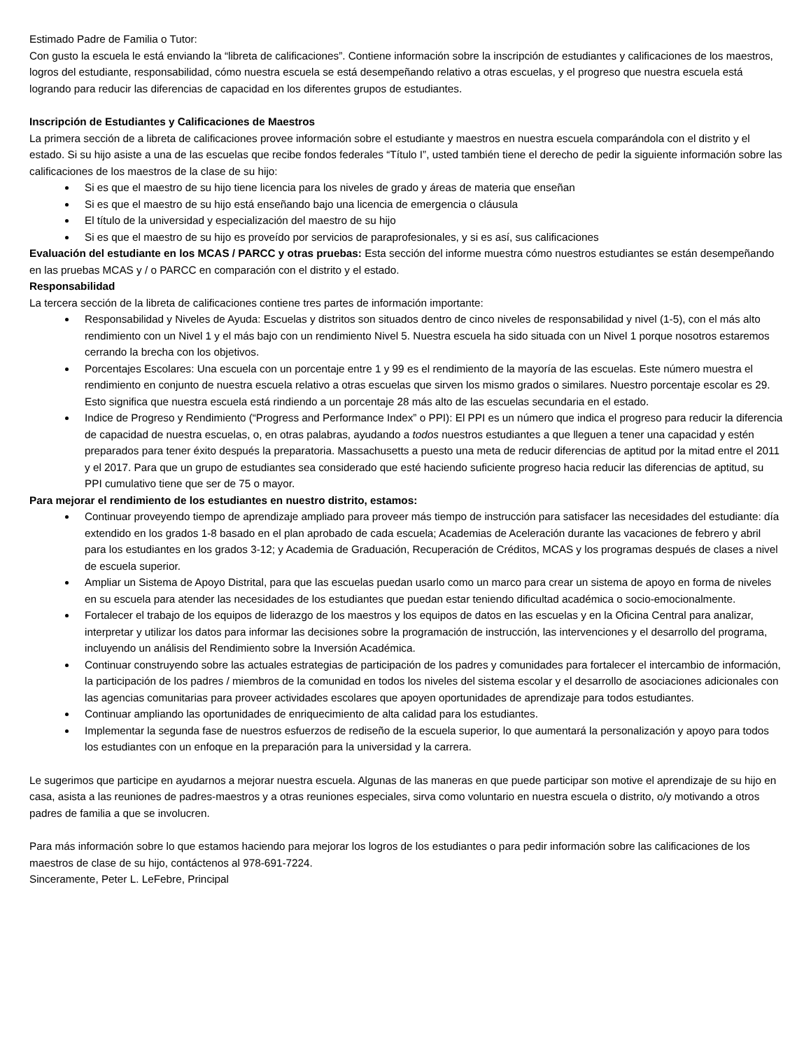Estimado Padre de Familia o Tutor:
Con gusto la escuela le está enviando la “libreta de calificaciones”. Contiene información sobre la inscripción de estudiantes y calificaciones de los maestros, logros del estudiante, responsabilidad, cómo nuestra escuela se está desempeñando relativo a otras escuelas, y el progreso que nuestra escuela está logrando para reducir las diferencias de capacidad en los diferentes grupos de estudiantes.
Inscripción de Estudiantes y Calificaciones de Maestros
La primera sección de a libreta de calificaciones provee información sobre el estudiante y maestros en nuestra escuela comparándola con el distrito y el estado. Si su hijo asiste a una de las escuelas que recibe fondos federales “Título I”, usted también tiene el derecho de pedir la siguiente información sobre las calificaciones de los maestros de la clase de su hijo:
Si es que el maestro de su hijo tiene licencia para los niveles de grado y áreas de materia que enseñan
Si es que el maestro de su hijo está enseñando bajo una licencia de emergencia o cláusula
El título de la universidad y especialización del maestro de su hijo
Si es que el maestro de su hijo es proveído por servicios de paraprofesionales, y si es así, sus calificaciones
Evaluación del estudiante en los MCAS / PARCC y otras pruebas: Esta sección del informe muestra cómo nuestros estudiantes se están desempeñando en las pruebas MCAS y / o PARCC en comparación con el distrito y el estado.
Responsabilidad
La tercera sección de la libreta de calificaciones contiene tres partes de información importante:
Responsabilidad y Niveles de Ayuda: Escuelas y distritos son situados dentro de cinco niveles de responsabilidad y nivel (1-5), con el más alto rendimiento con un Nivel 1 y el más bajo con un rendimiento Nivel 5. Nuestra escuela ha sido situada con un Nivel 1 porque nosotros estaremos cerrando la brecha con los objetivos.
Porcentajes Escolares: Una escuela con un porcentaje entre 1 y 99 es el rendimiento de la mayoría de las escuelas. Este número muestra el rendimiento en conjunto de nuestra escuela relativo a otras escuelas que sirven los mismo grados o similares. Nuestro porcentaje escolar es 29. Esto significa que nuestra escuela está rindiendo a un porcentaje 28 más alto de las escuelas secundaria en el estado.
Indice de Progreso y Rendimiento (“Progress and Performance Index” o PPI): El PPI es un número que indica el progreso para reducir la diferencia de capacidad de nuestra escuelas, o, en otras palabras, ayudando a todos nuestros estudiantes a que lleguen a tener una capacidad y estén preparados para tener éxito después la preparatoria. Massachusetts a puesto una meta de reducir diferencias de aptitud por la mitad entre el 2011 y el 2017. Para que un grupo de estudiantes sea considerado que esté haciendo suficiente progreso hacia reducir las diferencias de aptitud, su PPI cumulativo tiene que ser de 75 o mayor.
Para mejorar el rendimiento de los estudiantes en nuestro distrito, estamos:
Continuar proveyendo tiempo de aprendizaje ampliado para proveer más tiempo de instrucción para satisfacer las necesidades del estudiante: día extendido en los grados 1-8 basado en el plan aprobado de cada escuela; Academias de Aceleración durante las vacaciones de febrero y abril para los estudiantes en los grados 3-12; y Academia de Graduación, Recuperación de Créditos, MCAS y los programas después de clases a nivel de escuela superior.
Ampliar un Sistema de Apoyo Distrital, para que las escuelas puedan usarlo como un marco para crear un sistema de apoyo en forma de niveles en su escuela para atender las necesidades de los estudiantes que puedan estar teniendo dificultad académica o socio-emocionalmente.
Fortalecer el trabajo de los equipos de liderazgo de los maestros y los equipos de datos en las escuelas y en la Oficina Central para analizar, interpretar y utilizar los datos para informar las decisiones sobre la programación de instrucción, las intervenciones y el desarrollo del programa, incluyendo un análisis del Rendimiento sobre la Inversión Académica.
Continuar construyendo sobre las actuales estrategias de participación de los padres y comunidades para fortalecer el intercambio de información, la participación de los padres / miembros de la comunidad en todos los niveles del sistema escolar y el desarrollo de asociaciones adicionales con las agencias comunitarias para proveer actividades escolares que apoyen oportunidades de aprendizaje para todos estudiantes.
Continuar ampliando las oportunidades de enriquecimiento de alta calidad para los estudiantes.
Implementar la segunda fase de nuestros esfuerzos de rediseño de la escuela superior, lo que aumentará la personalización y apoyo para todos los estudiantes con un enfoque en la preparación para la universidad y la carrera.
Le sugerimos que participe en ayudarnos a mejorar nuestra escuela. Algunas de las maneras en que puede participar son motive el aprendizaje de su hijo en casa, asista a las reuniones de padres-maestros y a otras reuniones especiales, sirva como voluntario en nuestra escuela o distrito, o/y motivando a otros padres de familia a que se involucren.
Para más información sobre lo que estamos haciendo para mejorar los logros de los estudiantes o para pedir información sobre las calificaciones de los maestros de clase de su hijo, contáctenos al 978-691-7224.
Sinceramente, Peter L. LeFebre, Principal